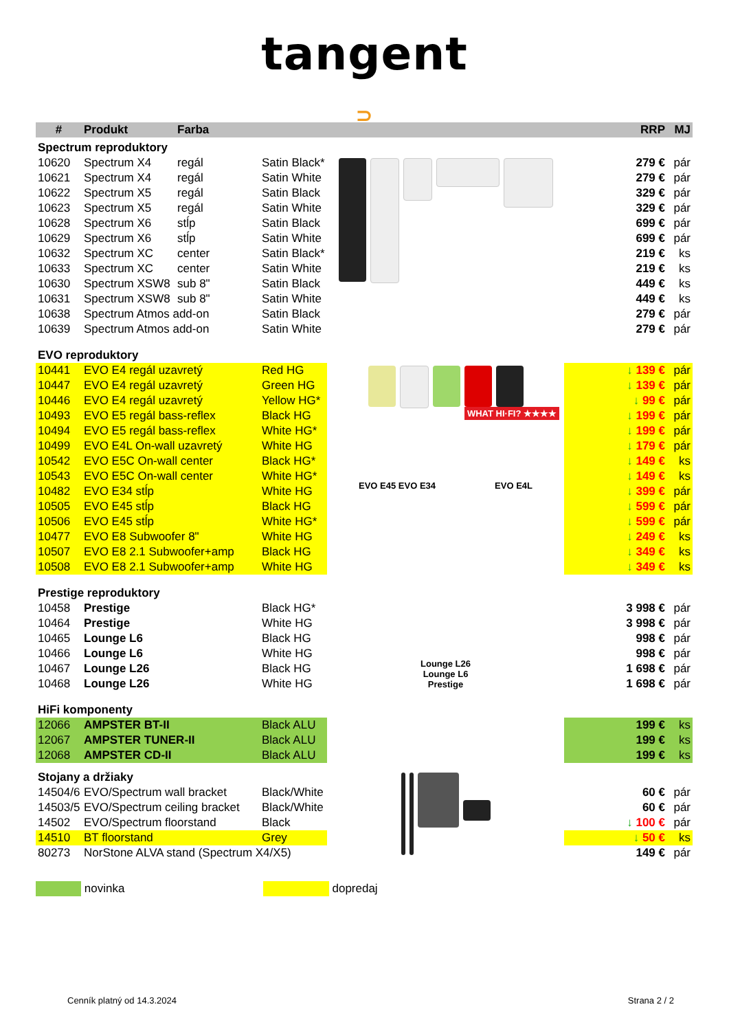tangent
⊃
| # | Produkt | Farba | | | RRP | MJ |
| --- | --- | --- | --- | --- | --- | --- |
| Spectrum reproduktory | | | | | | |
| 10620 | Spectrum X4 | regál | Satin Black* | | 279 € | pár |
| 10621 | Spectrum X4 | regál | Satin White | | 279 € | pár |
| 10622 | Spectrum X5 | regál | Satin Black | | 329 € | pár |
| 10623 | Spectrum X5 | regál | Satin White | | 329 € | pár |
| 10628 | Spectrum X6 | stĺp | Satin Black | | 699 € | pár |
| 10629 | Spectrum X6 | stĺp | Satin White | | 699 € | pár |
| 10632 | Spectrum XC | center | Satin Black* | | 219 € | ks |
| 10633 | Spectrum XC | center | Satin White | | 219 € | ks |
| 10630 | Spectrum XSW8 | sub 8" | Satin Black | | 449 € | ks |
| 10631 | Spectrum XSW8 | sub 8" | Satin White | | 449 € | ks |
| 10638 | Spectrum Atmos add-on | | Satin Black | | 279 € | pár |
| 10639 | Spectrum Atmos add-on | | Satin White | | 279 € | pár |
| EVO reproduktory | | | | | | |
| 10441 | EVO E4 regál uzavretý | | Red HG | WHAT HI·FI? ★★★★ EVO E45 EVO E34 EVO E4L | ↓ 139 € | pár |
| 10447 | EVO E4 regál uzavretý | | Green HG | | ↓ 139 € | pár |
| 10446 | EVO E4 regál uzavretý | | Yellow HG* | | ↓ 99 € | pár |
| 10493 | EVO E5 regál bass-reflex | | Black HG | | ↓ 199 € | pár |
| 10494 | EVO E5 regál bass-reflex | | White HG* | | ↓ 199 € | pár |
| 10499 | EVO E4L On-wall uzavretý | | White HG | | ↓ 179 € | pár |
| 10542 | EVO E5C On-wall center | | Black HG* | | ↓ 149 € | ks |
| 10543 | EVO E5C On-wall center | | White HG* | | ↓ 149 € | ks |
| 10482 | EVO E34 stĺp | | White HG | | ↓ 399 € | pár |
| 10505 | EVO E45 stĺp | | Black HG | | ↓ 599 € | pár |
| 10506 | EVO E45 stĺp | | White HG* | | ↓ 599 € | pár |
| 10477 | EVO E8 Subwoofer 8" | | White HG | | ↓ 249 € | ks |
| 10507 | EVO E8 2.1 Subwoofer+amp | | Black HG | | ↓ 349 € | ks |
| 10508 | EVO E8 2.1 Subwoofer+amp | | White HG | | ↓ 349 € | ks |
| Prestige reproduktory | | | | Lounge L26 Lounge L6 Prestige | | |
| 10458 | Prestige | | Black HG* | | 3 998 € | pár |
| 10464 | Prestige | | White HG | | 3 998 € | pár |
| 10465 | Lounge L6 | | Black HG | | 998 € | pár |
| 10466 | Lounge L6 | | White HG | | 998 € | pár |
| 10467 | Lounge L26 | | Black HG | | 1 698 € | pár |
| 10468 | Lounge L26 | | White HG | | 1 698 € | pár |
| HiFi komponenty | | | | | | |
| 12066 | AMPSTER BT-II | | Black ALU | | 199 € | ks |
| 12067 | AMPSTER TUNER-II | | Black ALU | | 199 € | ks |
| 12068 | AMPSTER CD-II | | Black ALU | | 199 € | ks |
| Stojany a držiaky | | | | | | |
| 14504/6 | EVO/Spectrum wall bracket | | Black/White | | 60 € | pár |
| 14503/5 | EVO/Spectrum ceiling bracket | | Black/White | | 60 € | pár |
| 14502 | EVO/Spectrum floorstand | | Black | | ↓ 100 € | pár |
| 14510 | BT floorstand | | Grey | | ↓ 50 € | ks |
| 80273 | NorStone ALVA stand (Spectrum X4/X5) | | | | 149 € | pár |
novinka dopredaj
Cenník platný od 14.3.2024 Strana 2 / 2